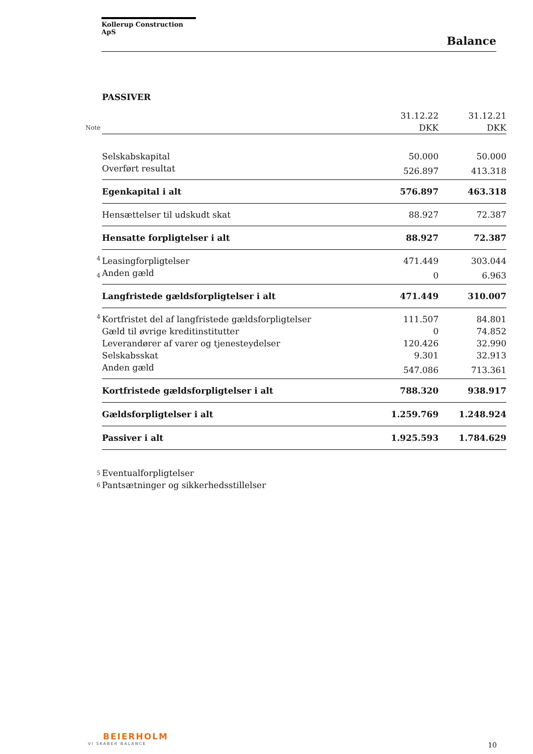Kollerup Construction ApS
Balance
PASSIVER
| | | 31.12.22 | 31.12.21 |
| --- | --- | --- | --- |
| Note | | DKK | DKK |
| | Selskabskapital | 50.000 | 50.000 |
| | Overført resultat | 526.897 | 413.318 |
| | Egenkapital i alt | 576.897 | 463.318 |
| | Hensættelser til udskudt skat | 88.927 | 72.387 |
| | Hensatte forpligtelser i alt | 88.927 | 72.387 |
| 4 | Leasingforpligtelser | 471.449 | 303.044 |
| 4 | Anden gæld | 0 | 6.963 |
| | Langfristede gældsforpligtelser i alt | 471.449 | 310.007 |
| 4 | Kortfristet del af langfristede gældsforpligtelser | 111.507 | 84.801 |
| | Gæld til øvrige kreditinstitutter | 0 | 74.852 |
| | Leverandører af varer og tjenesteydelser | 120.426 | 32.990 |
| | Selskabsskat | 9.301 | 32.913 |
| | Anden gæld | 547.086 | 713.361 |
| | Kortfristede gældsforpligtelser i alt | 788.320 | 938.917 |
| | Gældsforpligtelser i alt | 1.259.769 | 1.248.924 |
| | Passiver i alt | 1.925.593 | 1.784.629 |
| 5 | Eventualforpligtelser | | |
| 6 | Pantsætninger og sikkerhedsstillelser | | |
BEIERHOLM
VI SKABER BALANCE
10